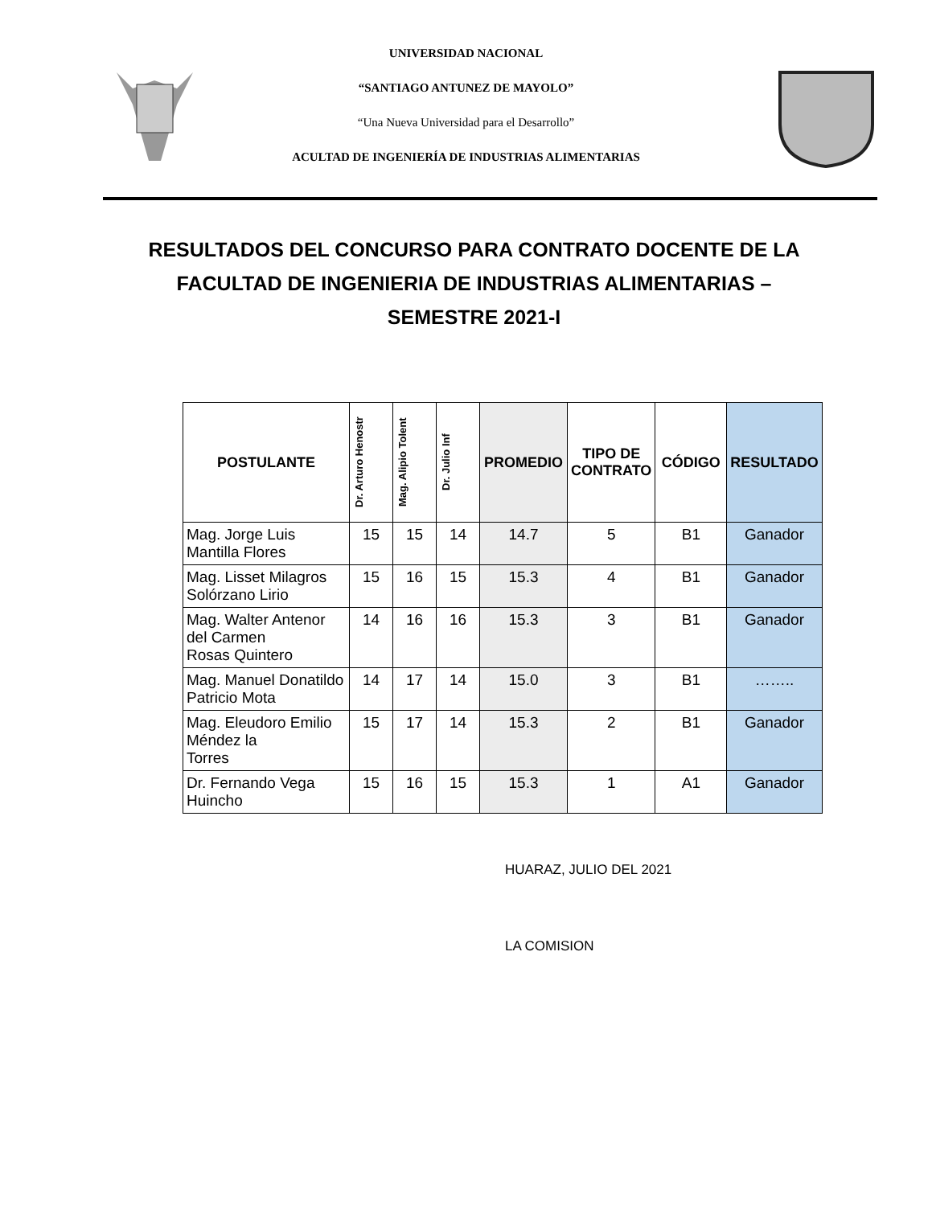UNIVERSIDAD NACIONAL
“SANTIAGO ANTUNEZ DE MAYOLO”
“Una Nueva Universidad para el Desarrollo”
ACULTAD DE INGENIERÍA DE INDUSTRIAS ALIMENTARIAS
RESULTADOS DEL CONCURSO PARA CONTRATO DOCENTE DE LA FACULTAD DE INGENIERIA DE INDUSTRIAS ALIMENTARIAS – SEMESTRE 2021-I
| POSTULANTE | Dr. Arturo Henostr | Mag. Alipio Tolent | Dr. Julio Inf | PROMEDIO | TIPO DE CONTRATO | CÓDIGO | RESULTADO |
| --- | --- | --- | --- | --- | --- | --- | --- |
| Mag. Jorge Luis Mantilla Flores | 15 | 15 | 14 | 14.7 | 5 | B1 | Ganador |
| Mag. Lisset Milagros Solórzano Lirio | 15 | 16 | 15 | 15.3 | 4 | B1 | Ganador |
| Mag. Walter Antenor del Carmen Rosas Quintero | 14 | 16 | 16 | 15.3 | 3 | B1 | Ganador |
| Mag. Manuel Donatildo Patricio Mota | 14 | 17 | 14 | 15.0 | 3 | B1 | …….. |
| Mag. Eleudoro Emilio Méndez la Torres | 15 | 17 | 14 | 15.3 | 2 | B1 | Ganador |
| Dr. Fernando Vega Huincho | 15 | 16 | 15 | 15.3 | 1 | A1 | Ganador |
HUARAZ, JULIO DEL 2021
LA COMISION